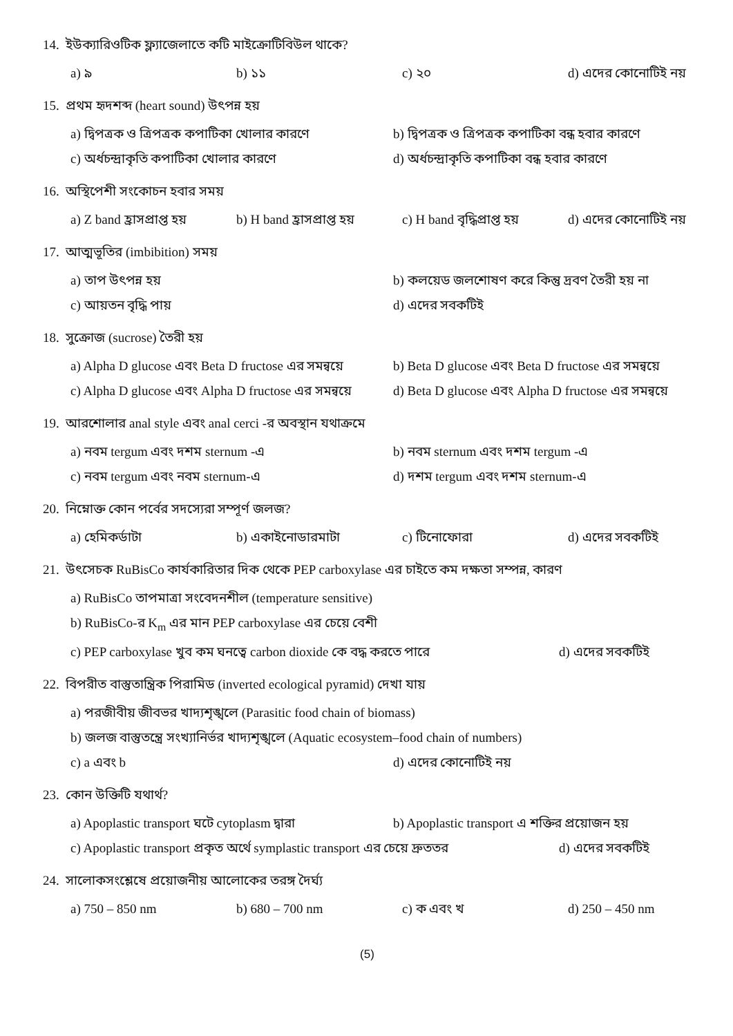14. ইউক্যারিওটিক ফ্ল্যাজেলাতে কটি মাইক্রোটিবিউল থাকে?
a) ৯ b) ১১ c) ২০ d) এদের কোনোটিই নয়
15. প্রথম হৃদশব্দ (heart sound) উৎপন্ন হয়
a) দ্বিপত্রক ও ত্রিপত্রক কপাটিকা খোলার কারণে b) দ্বিপত্রক ও ত্রিপত্রক কপাটিকা বন্ধ হবার কারণে
c) অর্ধচন্দ্রাকৃতি কপাটিকা খোলার কারণে d) অর্ধচন্দ্রাকৃতি কপাটিকা বন্ধ হবার কারণে
16. অস্থিপেশী সংকোচন হবার সময়
a) Z band হ্রাসপ্রাপ্ত হয় b) H band হ্রাসপ্রাপ্ত হয় c) H band বৃদ্ধিপ্রাপ্ত হয় d) এদের কোনোটিই নয়
17. আত্মভূতির (imbibition) সময়
a) তাপ উৎপন্ন হয় b) কলয়েড জলশোষণ করে কিন্তু দ্রবণ তৈরী হয় না
c) আয়তন বৃদ্ধি পায় d) এদের সবকটিই
18. সুক্রোজ (sucrose) তৈরী হয়
a) Alpha D glucose এবং Beta D fructose এর সমন্বয়ে b) Beta D glucose এবং Beta D fructose এর সমন্বয়ে
c) Alpha D glucose এবং Alpha D fructose এর সমন্বয়ে d) Beta D glucose এবং Alpha D fructose এর সমন্বয়ে
19. আরশোলার anal style এবং anal cerci -র অবস্থান যথাক্রমে
a) নবম tergum এবং দশম sternum -এ b) নবম sternum এবং দশম tergum -এ
c) নবম tergum এবং নবম sternum-এ d) দশম tergum এবং দশম sternum-এ
20. নিম্নোক্ত কোন পর্বের সদস্যেরা সম্পূর্ণ জলজ?
a) হেমিকর্ডাটা b) একাইনোডারমাটা c) টিনোফোরা d) এদের সবকটিই
21. উৎসেচক RuBisCo কার্যকারিতার দিক থেকে PEP carboxylase এর চাইতে কম দক্ষতা সম্পন্ন, কারণ
a) RuBisCo তাপমাত্রা সংবেদনশীল (temperature sensitive)
b) RuBisCo-র K<sub>m</sub> এর মান PEP carboxylase এর চেয়ে বেশী
c) PEP carboxylase খুব কম ঘনত্বে carbon dioxide কে বদ্ধ করতে পারে d) এদের সবকটিই
22. বিপরীত বাস্তুতান্ত্রিক পিরামিড (inverted ecological pyramid) দেখা যায়
a) পরজীবীয় জীবভর খাদ্যশৃঙ্খলে (Parasitic food chain of biomass)
b) জলজ বাস্তুতন্ত্রে সংখ্যানির্ভর খাদ্যশৃঙ্খলে (Aquatic ecosystem–food chain of numbers)
c) a এবং b d) এদের কোনোটিই নয়
23. কোন উক্তিটি যথার্থ?
a) Apoplastic transport ঘটে cytoplasm দ্বারা b) Apoplastic transport এ শক্তির প্রয়োজন হয়
c) Apoplastic transport প্রকৃত অর্থে symplastic transport এর চেয়ে দ্রুততর d) এদের সবকটিই
24. সালোকসংশ্লেষে প্রয়োজনীয় আলোকের তরঙ্গ দৈর্ঘ্য
a) 750 – 850 nm b) 680 – 700 nm c) ক এবং খ d) 250 – 450 nm
(5)